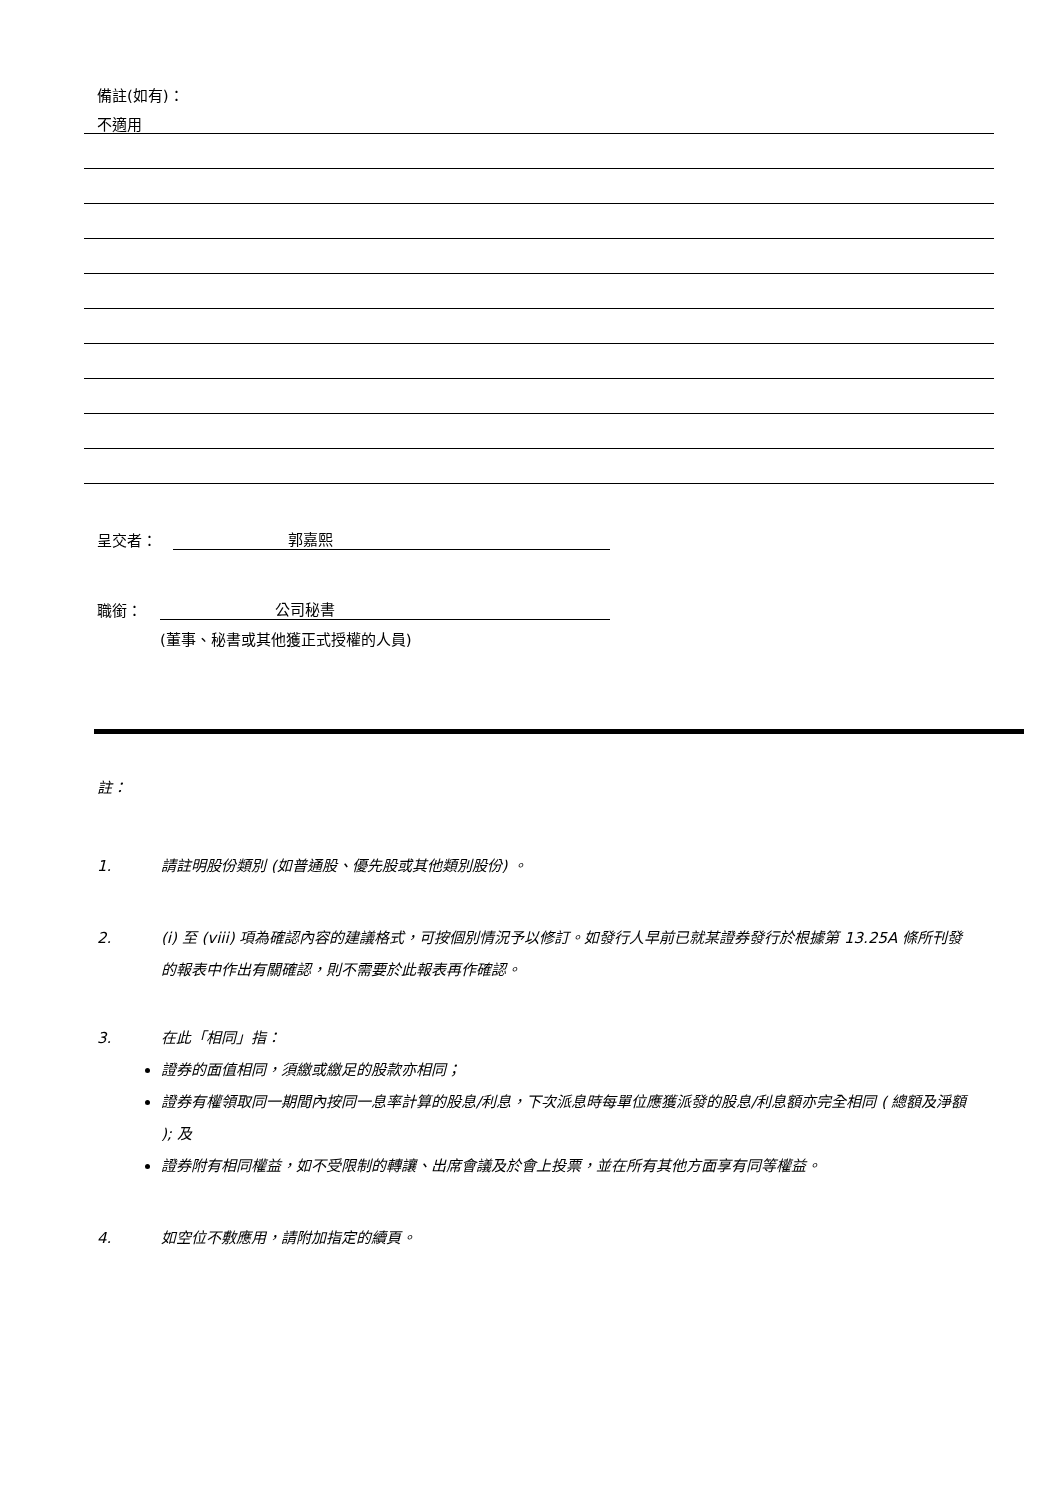備註(如有)：
不適用
呈交者： 郭嘉熙
職銜： 公司秘書
(董事、秘書或其他獲正式授權的人員)
註：
1. 請註明股份類別 (如普通股、優先股或其他類別股份) 。
2. (i) 至 (viii) 項為確認內容的建議格式，可按個別情況予以修訂。如發行人早前已就某證券發行於根據第 13.25A 條所刊發的報表中作出有關確認，則不需要於此報表再作確認。
3. 在此「相同」指：
證券的面值相同，須繳或繳足的股款亦相同；
證券有權領取同一期間內按同一息率計算的股息/利息，下次派息時每單位應獲派發的股息/利息額亦完全相同 ( 總額及淨額 ); 及
證券附有相同權益，如不受限制的轉讓、出席會議及於會上投票，並在所有其他方面享有同等權益。
4. 如空位不敷應用，請附加指定的續頁。